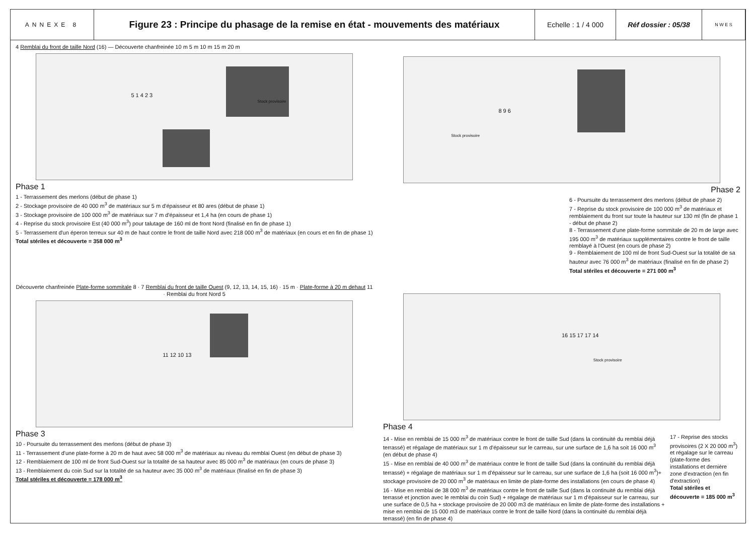ANNEXE 8
Figure 23 : Principe du phasage de la remise en état - mouvements des matériaux
Echelle : 1 / 4 000 Réf dossier : 05/38
N W E S
4 Remblai du front de taille Nord (16) — Découverte chanfreinée 10 m 5 m 10 m 15 m 20 m
5 1 4 2 3
Stock provisoire
Phase 1
1 - Terrassement des merlons (début de phase 1)
2 - Stockage provisoire de 40 000 m<sup>3</sup> de matériaux sur 5 m d'épaisseur et 80 ares (début de phase 1)
3 - Stockage provisoire de 100 000 m<sup>3</sup> de matériaux sur 7 m d'épaisseur et 1,4 ha (en cours de phase 1)
4 - Reprise du stock provisoire Est (40 000 m<sup>3</sup>) pour talutage de 160 ml de front Nord (finalisé en fin de phase 1)
5 - Terrassement d'un éperon terreux sur 40 m de haut contre le front de taille Nord avec 218 000 m<sup>3</sup> de matériaux (en cours et en fin de phase 1)
Total stériles et découverte = 358 000 m<sup>3</sup>
8 9 6
Stock provisoire
Phase 2
6 - Poursuite du terrassement des merlons (début de phase 2)
7 - Reprise du stock provisoire de 100 000 m<sup>3</sup> de matériaux et remblaiement du front sur toute la hauteur sur 130 ml (fin de phase 1 - début de phase 2)
8 - Terrassement d'une plate-forme sommitale de 20 m de large avec 195 000 m<sup>3</sup> de matériaux supplémentaires contre le front de taille remblayé à l'Ouest (en cours de phase 2)
9 - Remblaiement de 100 ml de front Sud-Ouest sur la totalité de sa hauteur avec 76 000 m<sup>3</sup> de matériaux (finalisé en fin de phase 2)
Total stériles et découverte = 271 000 m<sup>3</sup>
Découverte chanfreinée Plate-forme sommitale 8 · 7 Remblai du front de taille Ouest (9, 12, 13, 14, 15, 16) · 15 m · Plate-forme à 20 m dehaut 11 · Remblai du front Nord 5
11 12 10 13
Phase 3
10 - Poursuite du terrassement des merlons (début de phase 3)
11 - Terrassement d'une plate-forme à 20 m de haut avec 58 000 m<sup>3</sup> de matériaux au niveau du remblai Ouest (en début de phase 3)
12 - Remblaiement de 100 ml de front Sud-Ouest sur la totalité de sa hauteur avec 85 000 m<sup>3</sup> de matériaux (en cours de phase 3)
13 - Remblaiement du coin Sud sur la totalité de sa hauteur avec 35 000 m<sup>3</sup> de matériaux (finalisé en fin de phase 3)
Total stériles et découverte = 178 000 m<sup>3</sup>
16 15 17 17 14
Stock provisoire
Phase 4
14 - Mise en remblai de 15 000 m<sup>3</sup> de matériaux contre le front de taille Sud (dans la continuité du remblai déjà terrassé) et régalage de matériaux sur 1 m d'épaisseur sur le carreau, sur une surface de 1,6 ha soit 16 000 m<sup>3</sup> (en début de phase 4)
15 - Mise en remblai de 40 000 m<sup>3</sup> de matériaux contre le front de taille Sud (dans la continuité du remblai déjà terrassé) + régalage de matériaux sur 1 m d'épaisseur sur le carreau, sur une surface de 1,6 ha (soit 16 000 m<sup>3</sup>)+ stockage provisoire de 20 000 m<sup>3</sup> de matériaux en limite de plate-forme des installations (en cours de phase 4)
16 - Mise en remblai de 38 000 m<sup>3</sup> de matériaux contre le front de taille Sud (dans la continuité du remblai déjà terrassé et jonction avec le remblai du coin Sud) + régalage de matériaux sur 1 m d'épaisseur sur le carreau, sur une surface de 0,5 ha + stockage provisoire de 20 000 m3 de matériaux en limite de plate-forme des installations + mise en remblai de 15 000 m3 de matériaux contre le front de taille Nord (dans la continuité du remblai déjà terrassé) (en fin de phase 4)
17 - Reprise des stocks provisoires (2 X 20 000 m<sup>3</sup>) et régalage sur le carreau (plate-forme des installations et dernière zone d'extraction (en fin d'extraction)
Total stériles et découverte = 185 000 m<sup>3</sup>